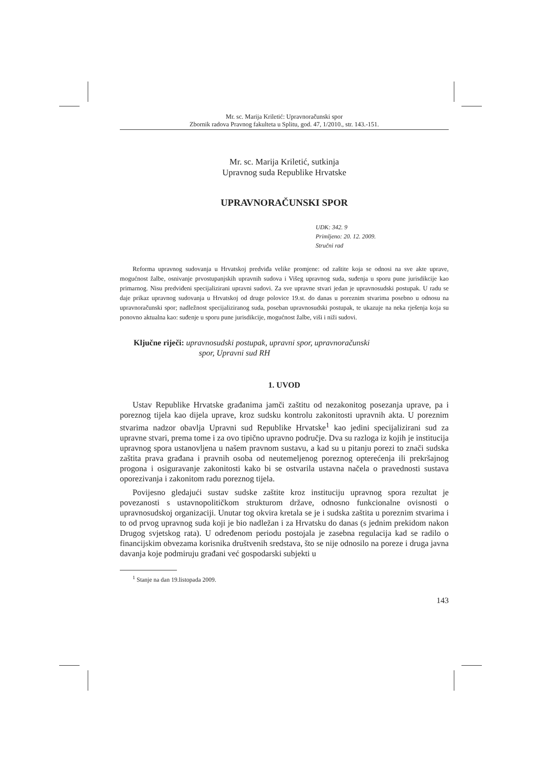Mr. sc. Marija Kriletić: Upravnoračunski spor
Zbornik radova Pravnog fakulteta u Splitu, god. 47, 1/2010., str. 143.-151.
Mr. sc. Marija Kriletić, sutkinja
Upravnog suda Republike Hrvatske
UPRAVNORAČUNSKI SPOR
UDK: 342. 9
Primljeno: 20. 12. 2009.
Stručni rad
Reforma upravnog sudovanja u Hrvatskoj predviđa velike promjene: od zaštite koja se odnosi na sve akte uprave, mogućnost žalbe, osnivanje prvostupanjskih upravnih sudova i Višeg upravnog suda, suđenja u sporu pune jurisdikcije kao primarnog. Nisu predviđeni specijalizirani upravni sudovi. Za sve upravne stvari jedan je upravnosudski postupak. U radu se daje prikaz upravnog sudovanja u Hrvatskoj od druge polovice 19.st. do danas u poreznim stvarima posebno u odnosu na upravnoračunski spor; nadležnost specijaliziranog suda, poseban upravnosudski postupak, te ukazuje na neka rješenja koja su ponovno aktualna kao: suđenje u sporu pune jurisdikcije, mogućnost žalbe, viši i niži sudovi.
Ključne riječi: upravnosudski postupak, upravni spor, upravnoračunski
spor, Upravni sud RH
1. UVOD
Ustav Republike Hrvatske građanima jamči zaštitu od nezakonitog posezanja uprave, pa i poreznog tijela kao dijela uprave, kroz sudsku kontrolu zakonitosti upravnih akta. U poreznim stvarima nadzor obavlja Upravni sud Republike Hrvatske<sup>1</sup> kao jedini specijalizirani sud za upravne stvari, prema tome i za ovo tipično upravno područje. Dva su razloga iz kojih je institucija upravnog spora ustanovljena u našem pravnom sustavu, a kad su u pitanju porezi to znači sudska zaštita prava građana i pravnih osoba od neutemeljenog poreznog opterećenja ili prekršajnog progona i osiguravanje zakonitosti kako bi se ostvarila ustavna načela o pravednosti sustava oporezivanja i zakonitom radu poreznog tijela.
Povijesno gledajući sustav sudske zaštite kroz instituciju upravnog spora rezultat je povezanosti s ustavnopolitičkom strukturom države, odnosno funkcionalne ovisnosti o upravnosudskoj organizaciji. Unutar tog okvira kretala se je i sudska zaštita u poreznim stvarima i to od prvog upravnog suda koji je bio nadležan i za Hrvatsku do danas (s jednim prekidom nakon Drugog svjetskog rata). U određenom periodu postojala je zasebna regulacija kad se radilo o financijskim obvezama korisnika društvenih sredstava, što se nije odnosilo na poreze i druga javna davanja koje podmiruju građani već gospodarski subjekti u
<sup>1</sup> Stanje na dan 19.listopada 2009.
143